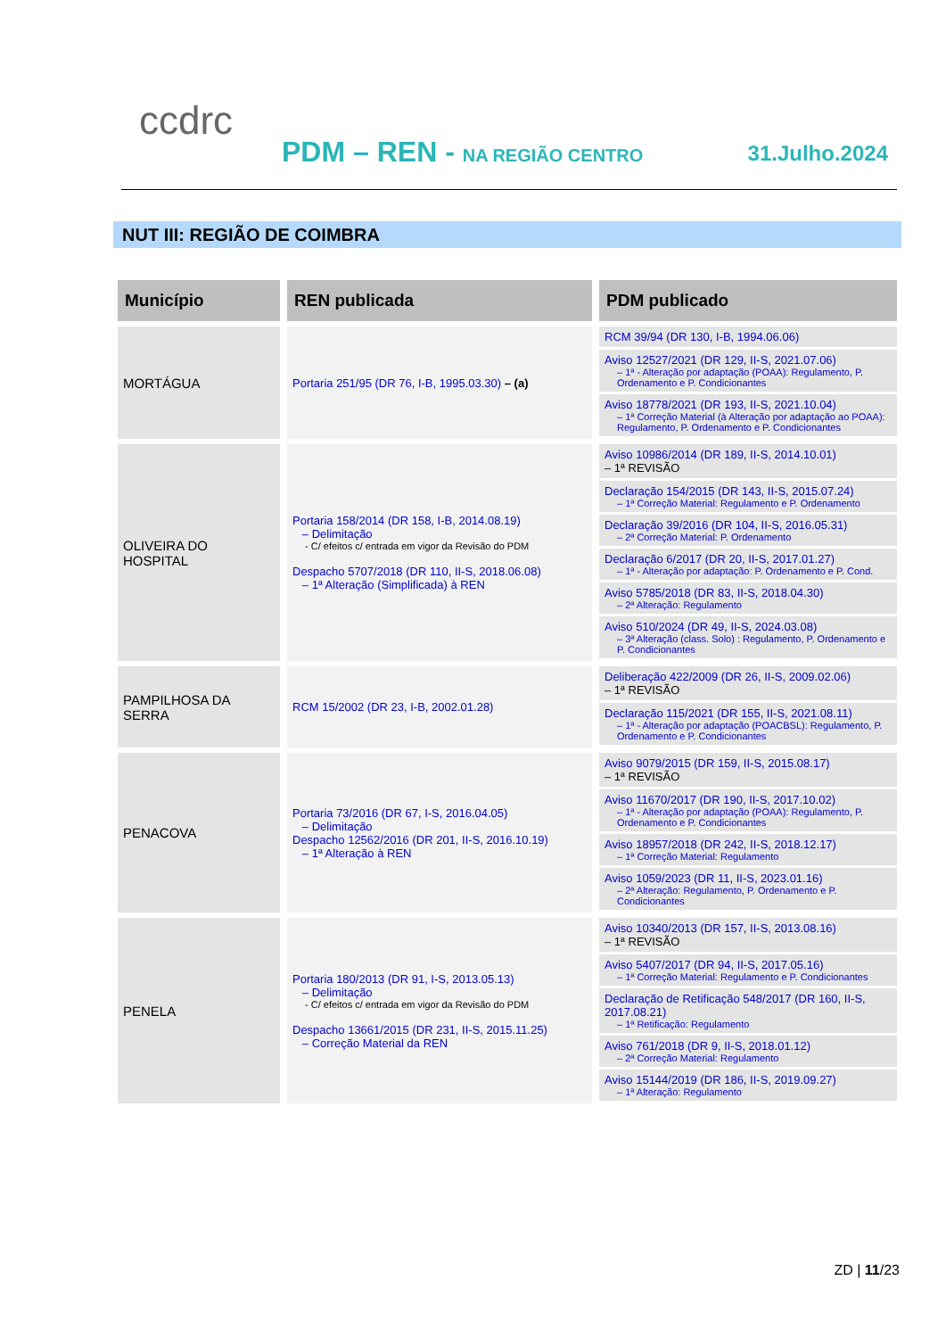ccdrc
PDM – REN - NA REGIÃO CENTRO 31.Julho.2024
NUT III: REGIÃO DE COIMBRA
| Município | REN publicada | PDM publicado |
| --- | --- | --- |
| MORTÁGUA | Portaria 251/95 (DR 76, I-B, 1995.03.30) – (a) | RCM 39/94 (DR 130, I-B, 1994.06.06) Aviso 12527/2021 (DR 129, II-S, 2021.07.06) – 1ª - Alteração por adaptação (POAA): Regulamento, P. Ordenamento e P. Condicionantes Aviso 18778/2021 (DR 193, II-S, 2021.10.04) – 1ª Correção Material (à Alteração por adaptação ao POAA): Regulamento, P. Ordenamento e P. Condicionantes |
| OLIVEIRA DO HOSPITAL | Portaria 158/2014 (DR 158, I-B, 2014.08.19) – Delimitação - C/ efeitos c/ entrada em vigor da Revisão do PDM Despacho 5707/2018 (DR 110, II-S, 2018.06.08) – 1ª Alteração (Simplificada) à REN | Aviso 10986/2014 (DR 189, II-S, 2014.10.01) – 1ª REVISÃO Declaração 154/2015 (DR 143, II-S, 2015.07.24) – 1ª Correção Material: Regulamento e P. Ordenamento Declaração 39/2016 (DR 104, II-S, 2016.05.31) – 2ª Correção Material: P. Ordenamento Declaração 6/2017 (DR 20, II-S, 2017.01.27) – 1ª - Alteração por adaptação: P. Ordenamento e P. Cond. Aviso 5785/2018 (DR 83, II-S, 2018.04.30) – 2ª Alteração: Regulamento Aviso 510/2024 (DR 49, II-S, 2024.03.08) – 3ª Alteração (class. Solo) : Regulamento, P. Ordenamento e P. Condicionantes |
| PAMPILHOSA DA SERRA | RCM 15/2002 (DR 23, I-B, 2002.01.28) | Deliberação 422/2009 (DR 26, II-S, 2009.02.06) – 1ª REVISÃO Declaração 115/2021 (DR 155, II-S, 2021.08.11) – 1ª - Alteração por adaptação (POACBSL): Regulamento, P. Ordenamento e P. Condicionantes |
| PENACOVA | Portaria 73/2016 (DR 67, I-S, 2016.04.05) – Delimitação Despacho 12562/2016 (DR 201, II-S, 2016.10.19) – 1ª Alteração à REN | Aviso 9079/2015 (DR 159, II-S, 2015.08.17) – 1ª REVISÃO Aviso 11670/2017 (DR 190, II-S, 2017.10.02) – 1ª - Alteração por adaptação (POAA): Regulamento, P. Ordenamento e P. Condicionantes Aviso 18957/2018 (DR 242, II-S, 2018.12.17) – 1ª Correção Material: Regulamento Aviso 1059/2023 (DR 11, II-S, 2023.01.16) – 2ª Alteração: Regulamento, P. Ordenamento e P. Condicionantes |
| PENELA | Portaria 180/2013 (DR 91, I-S, 2013.05.13) – Delimitação - C/ efeitos c/ entrada em vigor da Revisão do PDM Despacho 13661/2015 (DR 231, II-S, 2015.11.25) – Correção Material da REN | Aviso 10340/2013 (DR 157, II-S, 2013.08.16) – 1ª REVISÃO Aviso 5407/2017 (DR 94, II-S, 2017.05.16) – 1ª Correção Material: Regulamento e P. Condicionantes Declaração de Retificação 548/2017 (DR 160, II-S, 2017.08.21) – 1ª Retificação: Regulamento Aviso 761/2018 (DR 9, II-S, 2018.01.12) – 2ª Correção Material: Regulamento Aviso 15144/2019 (DR 186, II-S, 2019.09.27) – 1ª Alteração: Regulamento |
ZD | 11/23